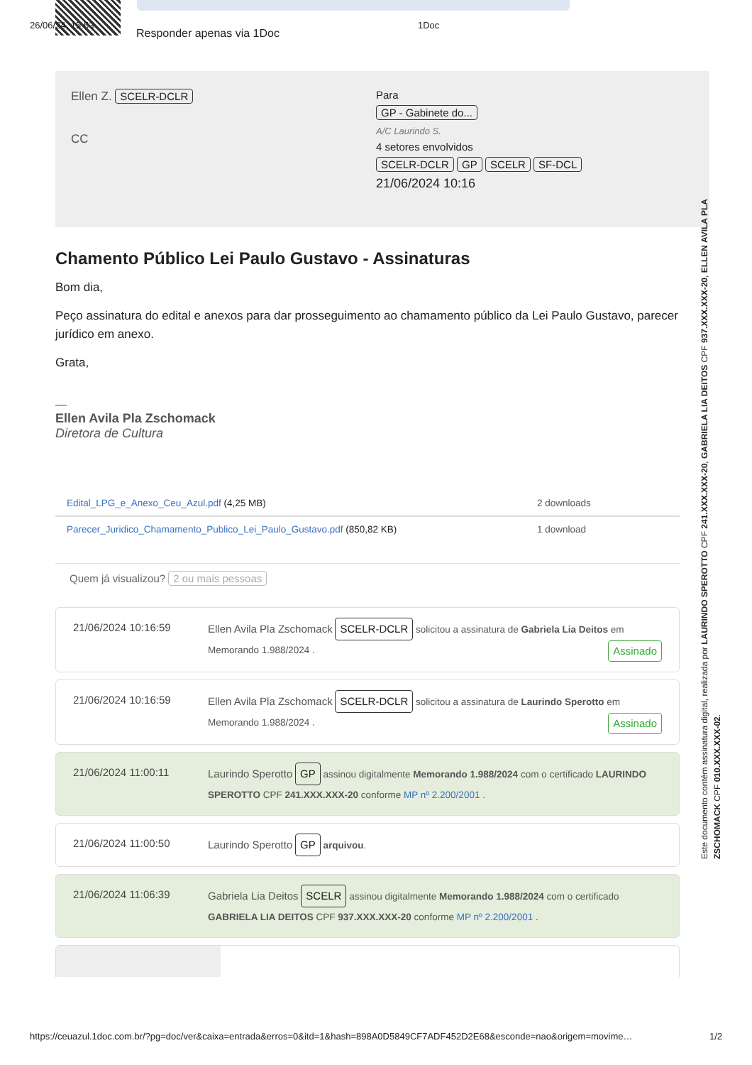26/06/24, 15:53 1Doc
Responder apenas via 1Doc
Ellen Z. SCELR-DCLR
CC
Para
GP - Gabinete do...
A/C Laurindo S.
4 setores envolvidos
SCELR-DCLR GP SCELR SF-DCL
21/06/2024 10:16
Chamento Público Lei Paulo Gustavo - Assinaturas
Bom dia,
Peço assinatura do edital e anexos para dar prosseguimento ao chamamento público da Lei Paulo Gustavo, parecer jurídico em anexo.
Grata,
—
Ellen Avila Pla Zschomack
Diretora de Cultura
Edital_LPG_e_Anexo_Ceu_Azul.pdf (4,25 MB) 2 downloads
Parecer_Juridico_Chamamento_Publico_Lei_Paulo_Gustavo.pdf (850,82 KB) 1 download
Quem já visualizou? 2 ou mais pessoas
21/06/2024 10:16:59 Ellen Avila Pla Zschomack SCELR-DCLR solicitou a assinatura de Gabriela Lia Deitos em Memorando 1.988/2024 . Assinado
21/06/2024 10:16:59 Ellen Avila Pla Zschomack SCELR-DCLR solicitou a assinatura de Laurindo Sperotto em Memorando 1.988/2024 . Assinado
21/06/2024 11:00:11 Laurindo Sperotto GP assinou digitalmente Memorando 1.988/2024 com o certificado LAURINDO SPEROTTO CPF 241.XXX.XXX-20 conforme MP nº 2.200/2001 .
21/06/2024 11:00:50 Laurindo Sperotto GP arquivou.
21/06/2024 11:06:39 Gabriela Lia Deitos SCELR assinou digitalmente Memorando 1.988/2024 com o certificado GABRIELA LIA DEITOS CPF 937.XXX.XXX-20 conforme MP nº 2.200/2001 .
Este documento contém assinatura digital, realizada por LAURINDO SPEROTTO CPF 241.XXX.XXX-20, GABRIELA LIA DEITOS CPF 937.XXX.XXX-20, ELLEN AVILA PLA ZSCHOMACK CPF 010.XXX.XXX-02.
https://ceuazul.1doc.com.br/?pg=doc/ver&caixa=entrada&erros=0&itd=1&hash=898A0D5849CF7ADF452D2E68&esconde=nao&origem=movime… 1/2